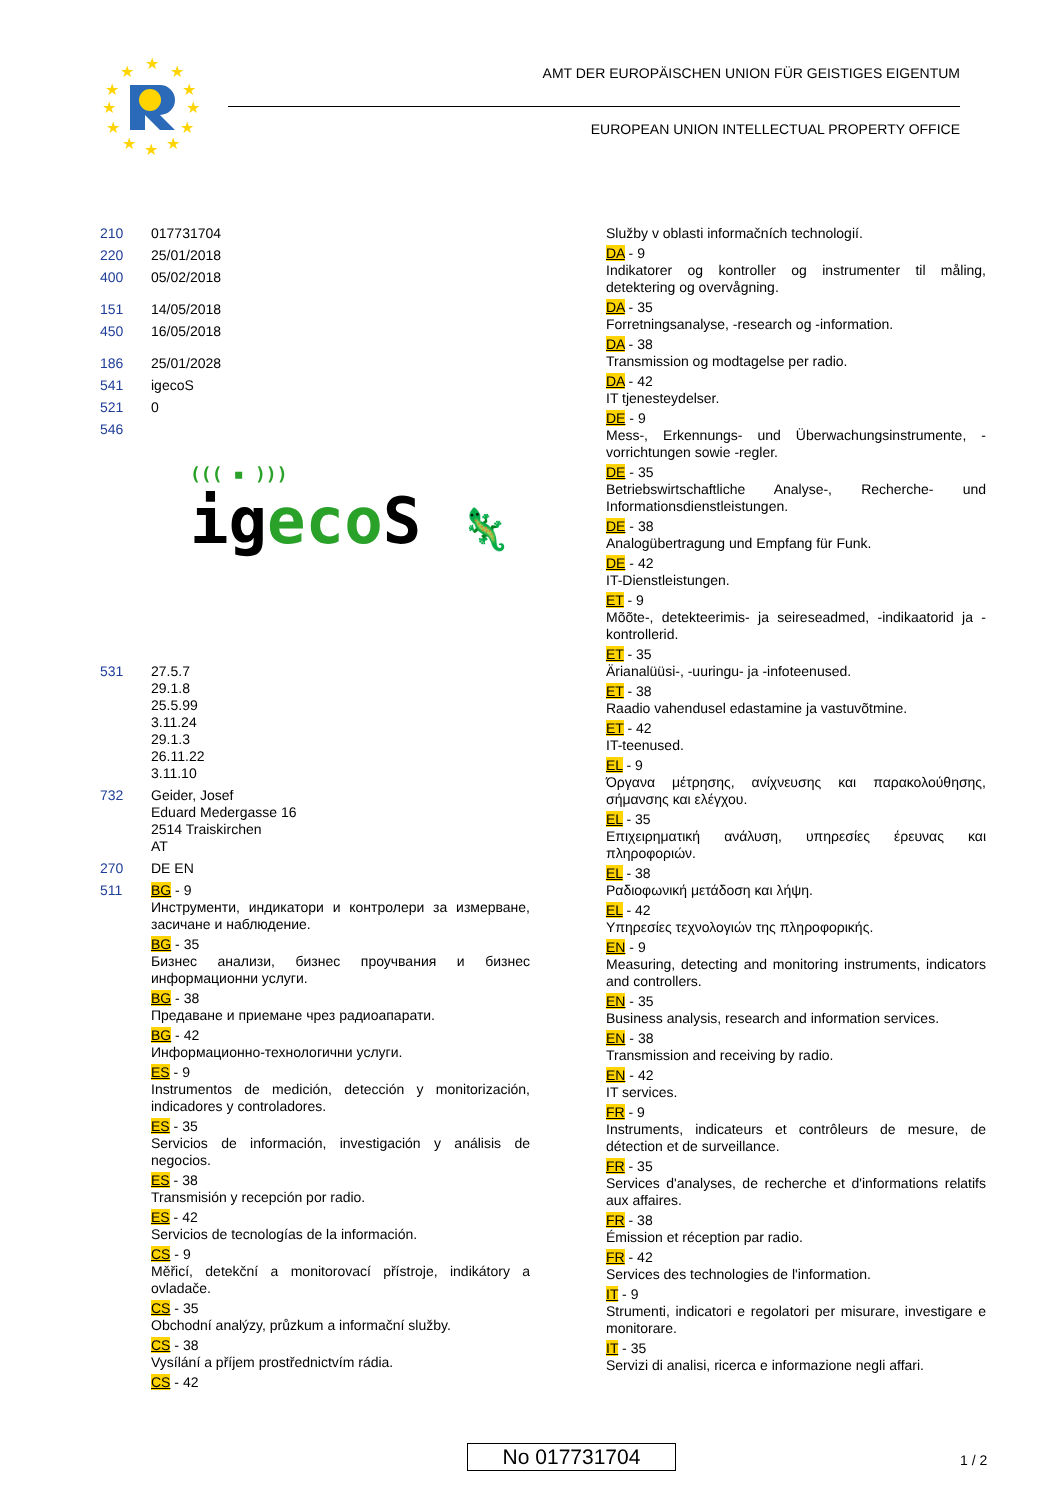★
★
★
★
★
★
★
★
★
★
★
★
AMT DER EUROPÄISCHEN UNION FÜR GEISTIGES EIGENTUM
EUROPEAN UNION INTELLECTUAL PROPERTY OFFICE
210 017731704
220 25/01/2018
400 05/02/2018
151 14/05/2018
450 16/05/2018
186 25/01/2028
541 igecoS
521 0
546
((( ▪ )))
ig eco S 🦎
531 27.5.7
29.1.8
25.5.99
3.11.24
29.1.3
26.11.22
3.11.10
732 Geider, Josef
Eduard Medergasse 16
2514 Traiskirchen
AT
270 DE EN
511
BG - 9
Инструменти, индикатори и контролери за измерване, засичане и наблюдение.
BG - 35
Бизнес анализи, бизнес проучвания и бизнес информационни услуги.
BG - 38
Предаване и приемане чрез радиоапарати.
BG - 42
Информационно-технологични услуги.
ES - 9
Instrumentos de medición, detección y monitorización, indicadores y controladores.
ES - 35
Servicios de información, investigación y análisis de negocios.
ES - 38
Transmisión y recepción por radio.
ES - 42
Servicios de tecnologías de la información.
CS - 9
Měřicí, detekční a monitorovací přístroje, indikátory a ovladače.
CS - 35
Obchodní analýzy, průzkum a informační služby.
CS - 38
Vysílání a příjem prostřednictvím rádia.
CS - 42
Služby v oblasti informačních technologií.
DA - 9
Indikatorer og kontroller og instrumenter til måling, detektering og overvågning.
DA - 35
Forretningsanalyse, -research og -information.
DA - 38
Transmission og modtagelse per radio.
DA - 42
IT tjenesteydelser.
DE - 9
Mess-, Erkennungs- und Überwachungsinstrumente, -vorrichtungen sowie -regler.
DE - 35
Betriebswirtschaftliche Analyse-, Recherche- und Informationsdienstleistungen.
DE - 38
Analogübertragung und Empfang für Funk.
DE - 42
IT-Dienstleistungen.
ET - 9
Mõõte-, detekteerimis- ja seireseadmed, -indikaatorid ja -kontrollerid.
ET - 35
Ärianalüüsi-, -uuringu- ja -infoteenused.
ET - 38
Raadio vahendusel edastamine ja vastuvõtmine.
ET - 42
IT-teenused.
EL - 9
Όργανα μέτρησης, ανίχνευσης και παρακολούθησης, σήμανσης και ελέγχου.
EL - 35
Επιχειρηματική ανάλυση, υπηρεσίες έρευνας και πληροφοριών.
EL - 38
Ραδιοφωνική μετάδοση και λήψη.
EL - 42
Υπηρεσίες τεχνολογιών της πληροφορικής.
EN - 9
Measuring, detecting and monitoring instruments, indicators and controllers.
EN - 35
Business analysis, research and information services.
EN - 38
Transmission and receiving by radio.
EN - 42
IT services.
FR - 9
Instruments, indicateurs et contrôleurs de mesure, de détection et de surveillance.
FR - 35
Services d'analyses, de recherche et d'informations relatifs aux affaires.
FR - 38
Émission et réception par radio.
FR - 42
Services des technologies de l'information.
IT - 9
Strumenti, indicatori e regolatori per misurare, investigare e monitorare.
IT - 35
Servizi di analisi, ricerca e informazione negli affari.
No 017731704 1 / 2